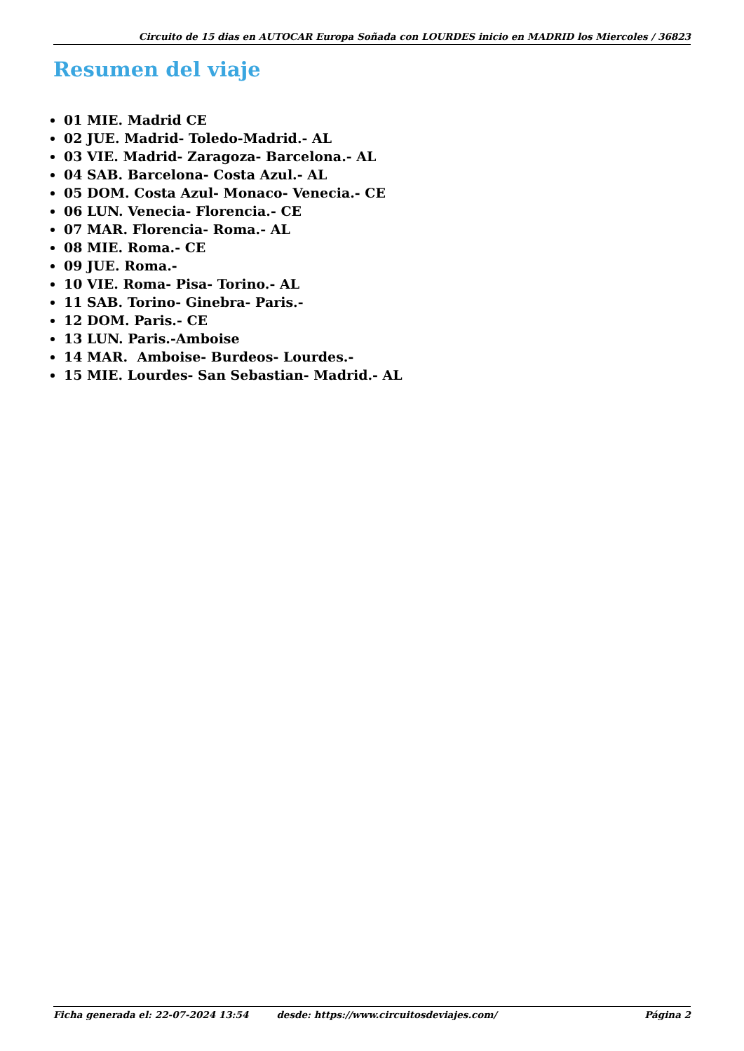Circuito de 15 dias en AUTOCAR Europa Soñada con LOURDES inicio en MADRID los Miercoles / 36823
Resumen del viaje
01 MIE. Madrid CE
02 JUE. Madrid- Toledo-Madrid.- AL
03 VIE. Madrid- Zaragoza- Barcelona.- AL
04 SAB. Barcelona- Costa Azul.- AL
05 DOM. Costa Azul- Monaco- Venecia.- CE
06 LUN. Venecia- Florencia.- CE
07 MAR. Florencia- Roma.- AL
08 MIE. Roma.- CE
09 JUE. Roma.-
10 VIE. Roma- Pisa- Torino.- AL
11 SAB. Torino- Ginebra- Paris.-
12 DOM. Paris.- CE
13 LUN. Paris.-Amboise
14 MAR. Amboise- Burdeos- Lourdes.-
15 MIE. Lourdes- San Sebastian- Madrid.- AL
Ficha generada el: 22-07-2024 13:54 desde: https://www.circuitosdeviajes.com/ Página 2